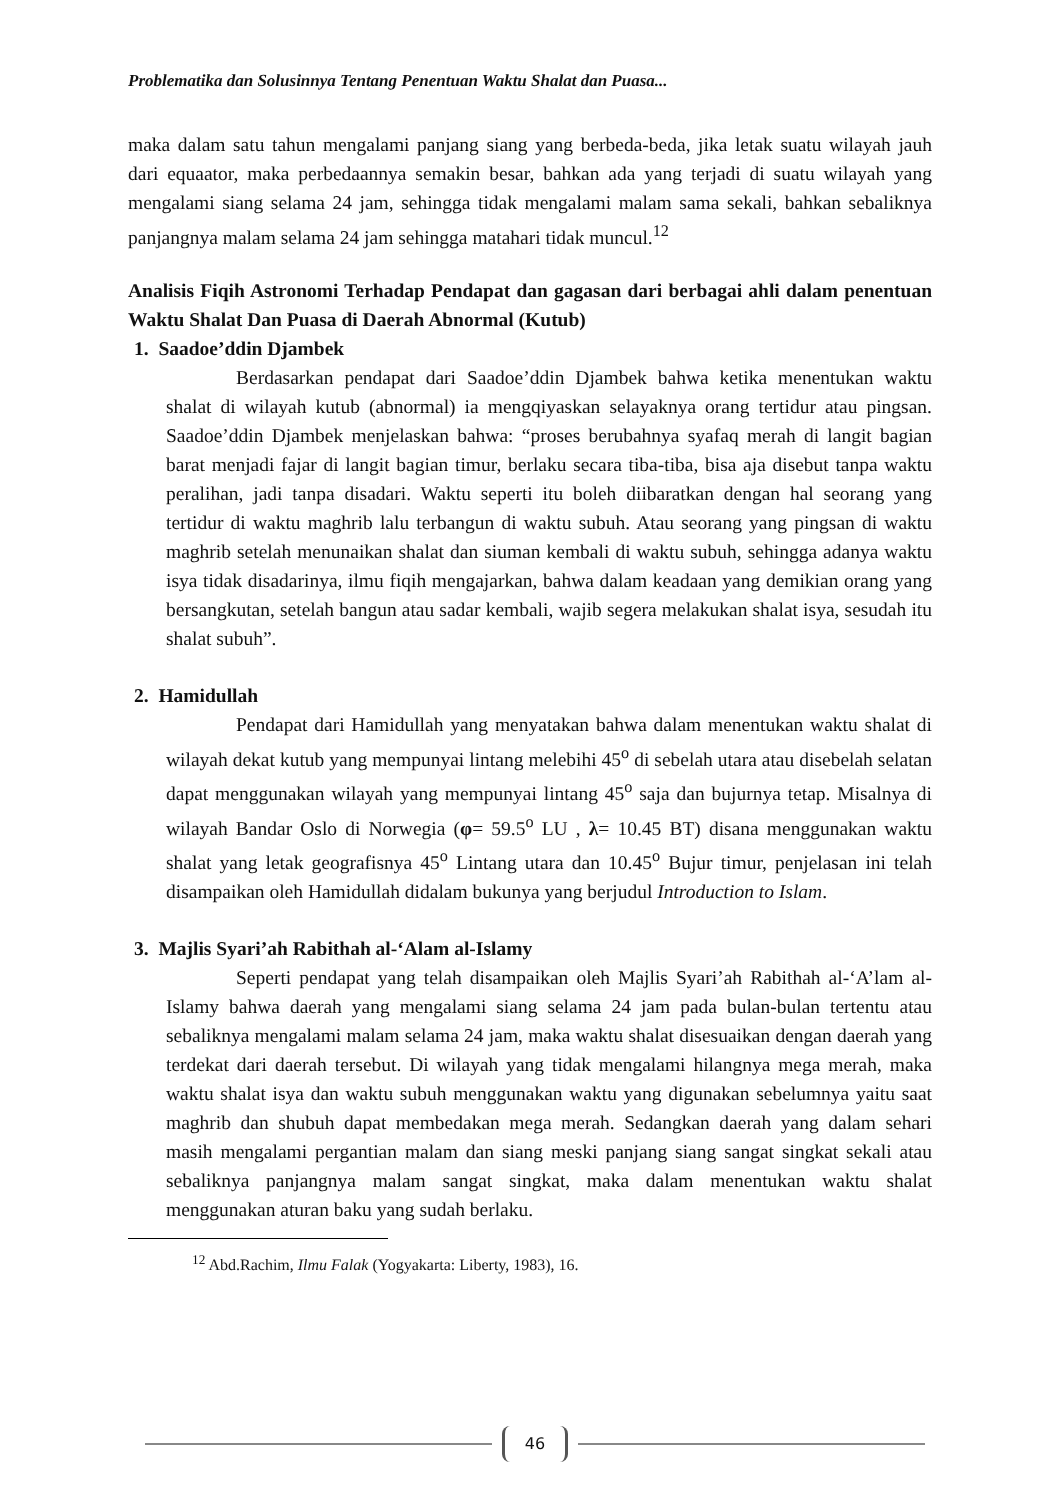Problematika dan Solusinnya Tentang Penentuan Waktu Shalat dan Puasa...
maka dalam satu tahun mengalami panjang siang yang berbeda-beda, jika letak suatu wilayah jauh dari equaator, maka perbedaannya semakin besar, bahkan ada yang terjadi di suatu wilayah yang mengalami siang selama 24 jam, sehingga tidak mengalami malam sama sekali, bahkan sebaliknya panjangnya malam selama 24 jam sehingga matahari tidak muncul.<sup>12</sup>
Analisis Fiqih Astronomi Terhadap Pendapat dan gagasan dari berbagai ahli dalam penentuan Waktu Shalat Dan Puasa di Daerah Abnormal (Kutub)
1. Saadoe’ddin Djambek
Berdasarkan pendapat dari Saadoe’ddin Djambek bahwa ketika menentukan waktu shalat di wilayah kutub (abnormal) ia mengqiyaskan selayaknya orang tertidur atau pingsan. Saadoe’ddin Djambek menjelaskan bahwa: “proses berubahnya syafaq merah di langit bagian barat menjadi fajar di langit bagian timur, berlaku secara tiba-tiba, bisa aja disebut tanpa waktu peralihan, jadi tanpa disadari. Waktu seperti itu boleh diibaratkan dengan hal seorang yang tertidur di waktu maghrib lalu terbangun di waktu subuh. Atau seorang yang pingsan di waktu maghrib setelah menunaikan shalat dan siuman kembali di waktu subuh, sehingga adanya waktu isya tidak disadarinya, ilmu fiqih mengajarkan, bahwa dalam keadaan yang demikian orang yang bersangkutan, setelah bangun atau sadar kembali, wajib segera melakukan shalat isya, sesudah itu shalat subuh”.
2. Hamidullah
Pendapat dari Hamidullah yang menyatakan bahwa dalam menentukan waktu shalat di wilayah dekat kutub yang mempunyai lintang melebihi 45<sup>o</sup> di sebelah utara atau disebelah selatan dapat menggunakan wilayah yang mempunyai lintang 45<sup>o</sup> saja dan bujurnya tetap. Misalnya di wilayah Bandar Oslo di Norwegia (φ= 59.5<sup>o</sup> LU , λ= 10.45 BT) disana menggunakan waktu shalat yang letak geografisnya 45<sup>o</sup> Lintang utara dan 10.45<sup>o</sup> Bujur timur, penjelasan ini telah disampaikan oleh Hamidullah didalam bukunya yang berjudul Introduction to Islam.
3. Majlis Syari’ah Rabithah al-‘Alam al-Islamy
Seperti pendapat yang telah disampaikan oleh Majlis Syari’ah Rabithah al-‘A’lam al-Islamy bahwa daerah yang mengalami siang selama 24 jam pada bulan-bulan tertentu atau sebaliknya mengalami malam selama 24 jam, maka waktu shalat disesuaikan dengan daerah yang terdekat dari daerah tersebut. Di wilayah yang tidak mengalami hilangnya mega merah, maka waktu shalat isya dan waktu subuh menggunakan waktu yang digunakan sebelumnya yaitu saat maghrib dan shubuh dapat membedakan mega merah. Sedangkan daerah yang dalam sehari masih mengalami pergantian malam dan siang meski panjang siang sangat singkat sekali atau sebaliknya panjangnya malam sangat singkat, maka dalam menentukan waktu shalat menggunakan aturan baku yang sudah berlaku.
<sup>12</sup> Abd.Rachim, Ilmu Falak (Yogyakarta: Liberty, 1983), 16.
46